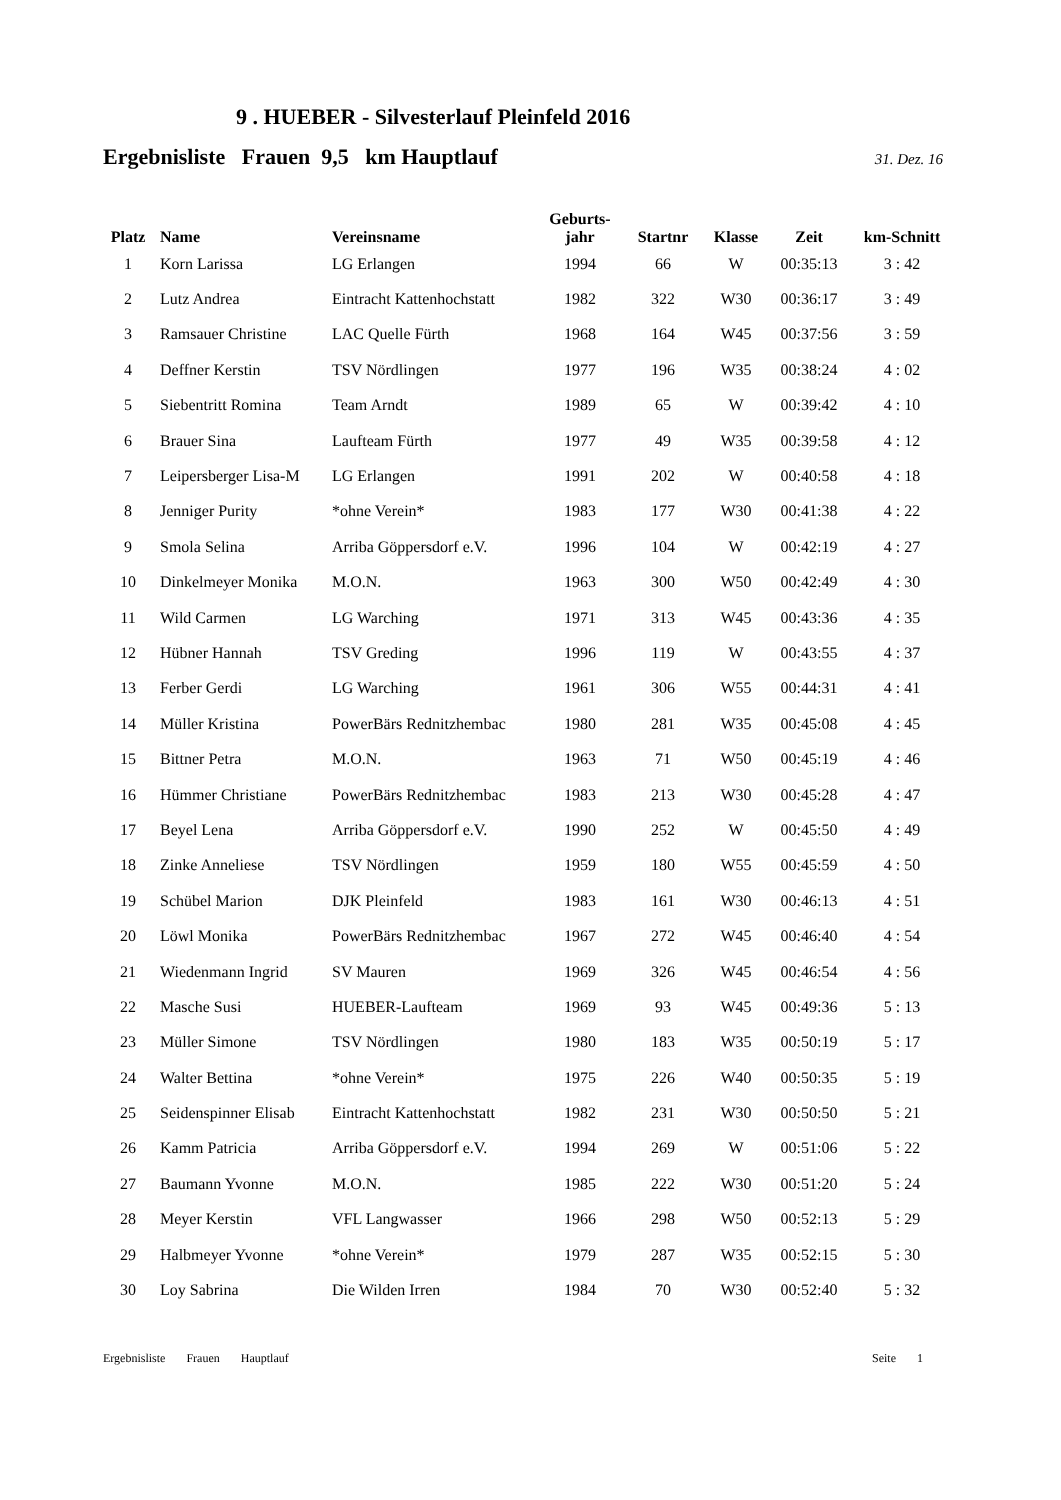9 . HUEBER - Silvesterlauf Pleinfeld 2016
Ergebnisliste Frauen 9,5 km Hauptlauf 31. Dez. 16
| Platz | Name | Vereinsname | Geburts- jahr | Startnr | Klasse | Zeit | km-Schnitt |
| --- | --- | --- | --- | --- | --- | --- | --- |
| 1 | Korn Larissa | LG Erlangen | 1994 | 66 | W | 00:35:13 | 3 : 42 |
| 2 | Lutz Andrea | Eintracht Kattenhochstatt | 1982 | 322 | W30 | 00:36:17 | 3 : 49 |
| 3 | Ramsauer Christine | LAC Quelle Fürth | 1968 | 164 | W45 | 00:37:56 | 3 : 59 |
| 4 | Deffner Kerstin | TSV Nördlingen | 1977 | 196 | W35 | 00:38:24 | 4 : 02 |
| 5 | Siebentritt Romina | Team Arndt | 1989 | 65 | W | 00:39:42 | 4 : 10 |
| 6 | Brauer Sina | Laufteam Fürth | 1977 | 49 | W35 | 00:39:58 | 4 : 12 |
| 7 | Leipersberger Lisa-M | LG Erlangen | 1991 | 202 | W | 00:40:58 | 4 : 18 |
| 8 | Jenniger Purity | *ohne Verein* | 1983 | 177 | W30 | 00:41:38 | 4 : 22 |
| 9 | Smola Selina | Arriba Göppersdorf e.V. | 1996 | 104 | W | 00:42:19 | 4 : 27 |
| 10 | Dinkelmeyer Monika | M.O.N. | 1963 | 300 | W50 | 00:42:49 | 4 : 30 |
| 11 | Wild Carmen | LG Warching | 1971 | 313 | W45 | 00:43:36 | 4 : 35 |
| 12 | Hübner Hannah | TSV Greding | 1996 | 119 | W | 00:43:55 | 4 : 37 |
| 13 | Ferber Gerdi | LG Warching | 1961 | 306 | W55 | 00:44:31 | 4 : 41 |
| 14 | Müller Kristina | PowerBärs Rednitzhembac | 1980 | 281 | W35 | 00:45:08 | 4 : 45 |
| 15 | Bittner Petra | M.O.N. | 1963 | 71 | W50 | 00:45:19 | 4 : 46 |
| 16 | Hümmer Christiane | PowerBärs Rednitzhembac | 1983 | 213 | W30 | 00:45:28 | 4 : 47 |
| 17 | Beyel Lena | Arriba Göppersdorf e.V. | 1990 | 252 | W | 00:45:50 | 4 : 49 |
| 18 | Zinke Anneliese | TSV Nördlingen | 1959 | 180 | W55 | 00:45:59 | 4 : 50 |
| 19 | Schübel Marion | DJK Pleinfeld | 1983 | 161 | W30 | 00:46:13 | 4 : 51 |
| 20 | Löwl Monika | PowerBärs Rednitzhembac | 1967 | 272 | W45 | 00:46:40 | 4 : 54 |
| 21 | Wiedenmann Ingrid | SV Mauren | 1969 | 326 | W45 | 00:46:54 | 4 : 56 |
| 22 | Masche Susi | HUEBER-Laufteam | 1969 | 93 | W45 | 00:49:36 | 5 : 13 |
| 23 | Müller Simone | TSV Nördlingen | 1980 | 183 | W35 | 00:50:19 | 5 : 17 |
| 24 | Walter Bettina | *ohne Verein* | 1975 | 226 | W40 | 00:50:35 | 5 : 19 |
| 25 | Seidenspinner Elisab | Eintracht Kattenhochstatt | 1982 | 231 | W30 | 00:50:50 | 5 : 21 |
| 26 | Kamm Patricia | Arriba Göppersdorf e.V. | 1994 | 269 | W | 00:51:06 | 5 : 22 |
| 27 | Baumann Yvonne | M.O.N. | 1985 | 222 | W30 | 00:51:20 | 5 : 24 |
| 28 | Meyer Kerstin | VFL Langwasser | 1966 | 298 | W50 | 00:52:13 | 5 : 29 |
| 29 | Halbmeyer Yvonne | *ohne Verein* | 1979 | 287 | W35 | 00:52:15 | 5 : 30 |
| 30 | Loy Sabrina | Die Wilden Irren | 1984 | 70 | W30 | 00:52:40 | 5 : 32 |
Ergebnisliste Frauen Hauptlauf Seite 1